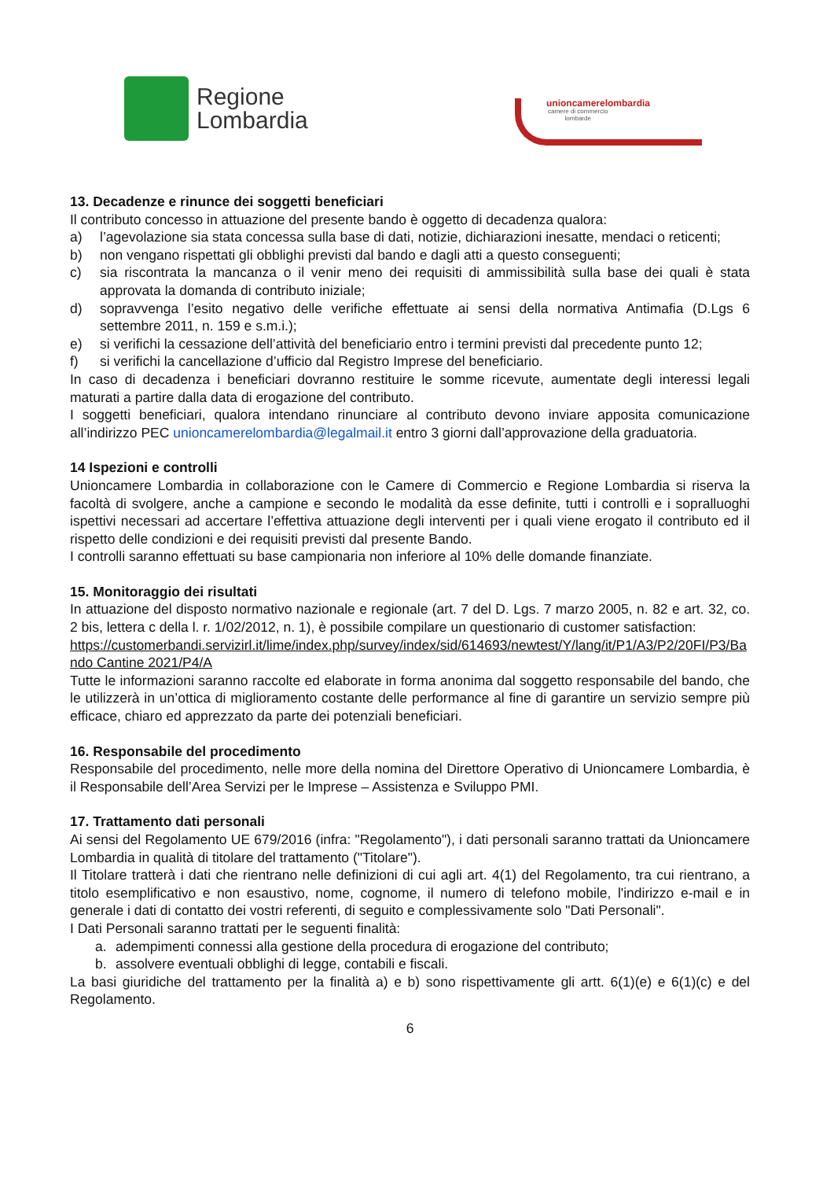Regione
Lombardia
unioncamerelombardia
camere di commercio
lombarde
13. Decadenze e rinunce dei soggetti beneficiari
Il contributo concesso in attuazione del presente bando è oggetto di decadenza qualora:
a) l’agevolazione sia stata concessa sulla base di dati, notizie, dichiarazioni inesatte, mendaci o reticenti;
b) non vengano rispettati gli obblighi previsti dal bando e dagli atti a questo conseguenti;
c) sia riscontrata la mancanza o il venir meno dei requisiti di ammissibilità sulla base dei quali è stata approvata la domanda di contributo iniziale;
d) sopravvenga l’esito negativo delle verifiche effettuate ai sensi della normativa Antimafia (D.Lgs 6 settembre 2011, n. 159 e s.m.i.);
e) si verifichi la cessazione dell’attività del beneficiario entro i termini previsti dal precedente punto 12;
f) si verifichi la cancellazione d’ufficio dal Registro Imprese del beneficiario.
In caso di decadenza i beneficiari dovranno restituire le somme ricevute, aumentate degli interessi legali maturati a partire dalla data di erogazione del contributo.
I soggetti beneficiari, qualora intendano rinunciare al contributo devono inviare apposita comunicazione all’indirizzo PEC unioncamerelombardia@legalmail.it entro 3 giorni dall’approvazione della graduatoria.
14 Ispezioni e controlli
Unioncamere Lombardia in collaborazione con le Camere di Commercio e Regione Lombardia si riserva la facoltà di svolgere, anche a campione e secondo le modalità da esse definite, tutti i controlli e i sopralluoghi ispettivi necessari ad accertare l’effettiva attuazione degli interventi per i quali viene erogato il contributo ed il rispetto delle condizioni e dei requisiti previsti dal presente Bando.
I controlli saranno effettuati su base campionaria non inferiore al 10% delle domande finanziate.
15. Monitoraggio dei risultati
In attuazione del disposto normativo nazionale e regionale (art. 7 del D. Lgs. 7 marzo 2005, n. 82 e art. 32, co. 2 bis, lettera c della l. r. 1/02/2012, n. 1), è possibile compilare un questionario di customer satisfaction:
https://customerbandi.servizirl.it/lime/index.php/survey/index/sid/614693/newtest/Y/lang/it/P1/A3/P2/20FI/P3/Bando Cantine 2021/P4/A
Tutte le informazioni saranno raccolte ed elaborate in forma anonima dal soggetto responsabile del bando, che le utilizzerà in un’ottica di miglioramento costante delle performance al fine di garantire un servizio sempre più efficace, chiaro ed apprezzato da parte dei potenziali beneficiari.
16. Responsabile del procedimento
Responsabile del procedimento, nelle more della nomina del Direttore Operativo di Unioncamere Lombardia, è il Responsabile dell’Area Servizi per le Imprese – Assistenza e Sviluppo PMI.
17. Trattamento dati personali
Ai sensi del Regolamento UE 679/2016 (infra: "Regolamento"), i dati personali saranno trattati da Unioncamere Lombardia in qualità di titolare del trattamento ("Titolare").
Il Titolare tratterà i dati che rientrano nelle definizioni di cui agli art. 4(1) del Regolamento, tra cui rientrano, a titolo esemplificativo e non esaustivo, nome, cognome, il numero di telefono mobile, l'indirizzo e-mail e in generale i dati di contatto dei vostri referenti, di seguito e complessivamente solo "Dati Personali".
I Dati Personali saranno trattati per le seguenti finalità:
a. adempimenti connessi alla gestione della procedura di erogazione del contributo;
b. assolvere eventuali obblighi di legge, contabili e fiscali.
La basi giuridiche del trattamento per la finalità a) e b) sono rispettivamente gli artt. 6(1)(e) e 6(1)(c) e del Regolamento.
6